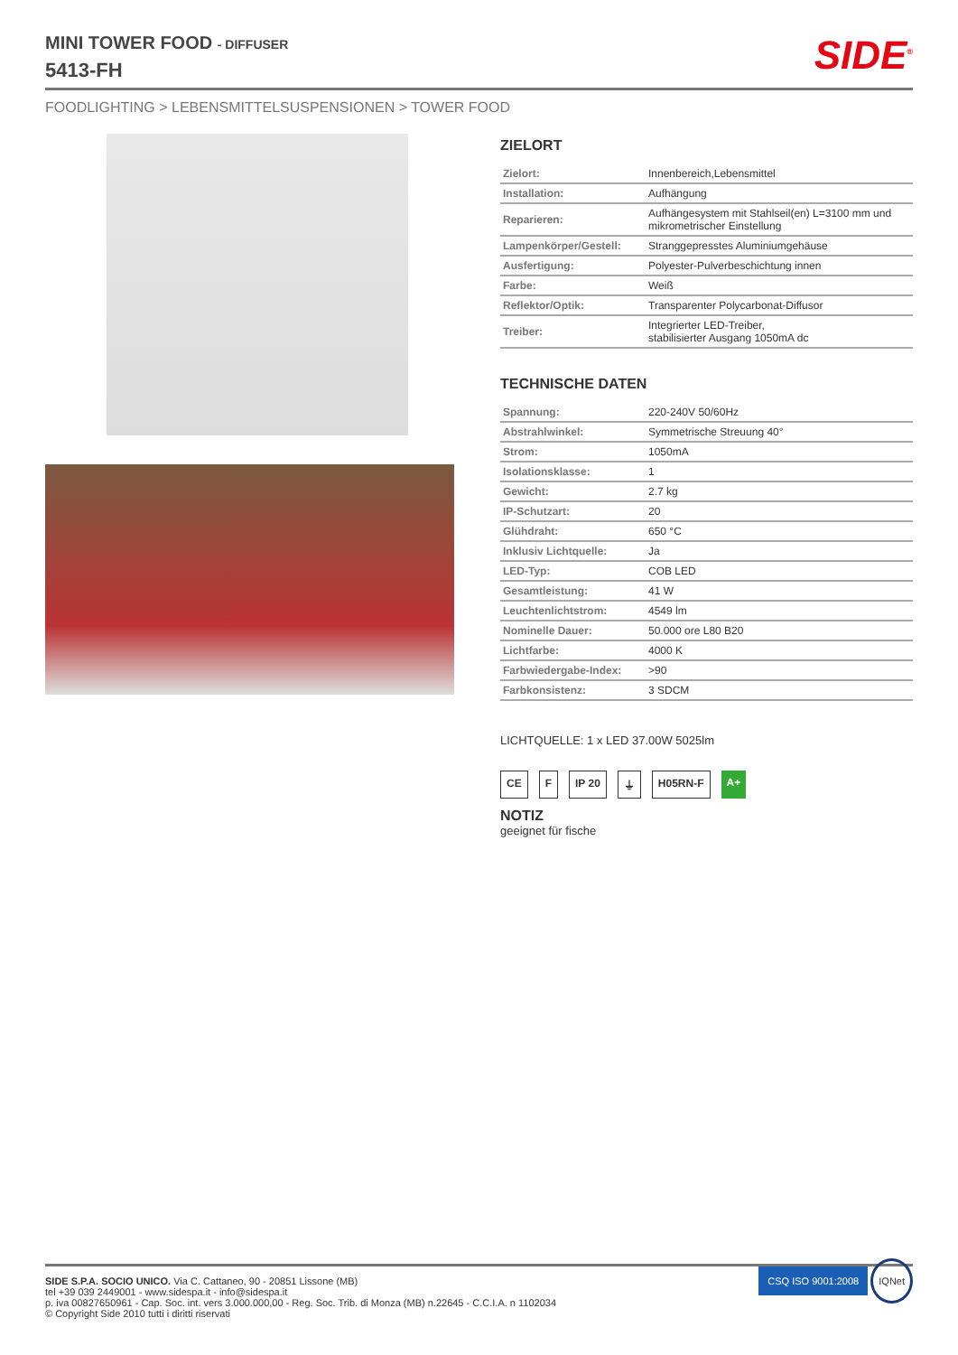MINI TOWER FOOD - DIFFUSER
5413-FH
SIDE<sup>®</sup>
FOODLIGHTING > LEBENSMITTELSUSPENSIONEN > TOWER FOOD
ZIELORT
| Zielort: | Innenbereich,Lebensmittel |
| Installation: | Aufhängung |
| Reparieren: | Aufhängesystem mit Stahlseil(en) L=3100 mm und mikrometrischer Einstellung |
| Lampenkörper/Gestell: | Stranggepresstes Aluminiumgehäuse |
| Ausfertigung: | Polyester-Pulverbeschichtung innen |
| Farbe: | Weiß |
| Reflektor/Optik: | Transparenter Polycarbonat-Diffusor |
| Treiber: | Integrierter LED-Treiber, stabilisierter Ausgang 1050mA dc |
TECHNISCHE DATEN
| Spannung: | 220-240V 50/60Hz |
| Abstrahlwinkel: | Symmetrische Streuung 40° |
| Strom: | 1050mA |
| Isolationsklasse: | 1 |
| Gewicht: | 2.7 kg |
| IP-Schutzart: | 20 |
| Glühdraht: | 650 °C |
| Inklusiv Lichtquelle: | Ja |
| LED-Typ: | COB LED |
| Gesamtleistung: | 41 W |
| Leuchtenlichtstrom: | 4549 lm |
| Nominelle Dauer: | 50.000 ore L80 B20 |
| Lichtfarbe: | 4000 K |
| Farbwiedergabe-Index: | >90 |
| Farbkonsistenz: | 3 SDCM |
LICHTQUELLE: 1 x LED 37.00W 5025lm
CE F IP 20 ⏚ H05RN-F A+
NOTIZ
geeignet für fische
SIDE S.P.A. SOCIO UNICO. Via C. Cattaneo, 90 - 20851 Lissone (MB)
tel +39 039 2449001 - www.sidespa.it - info@sidespa.it
p. iva 00827650961 - Cap. Soc. int. vers 3.000.000,00 - Reg. Soc. Trib. di Monza (MB) n.22645 - C.C.I.A. n 1102034
© Copyright Side 2010 tutti i diritti riservati
CSQ ISO 9001:2008 IQNet